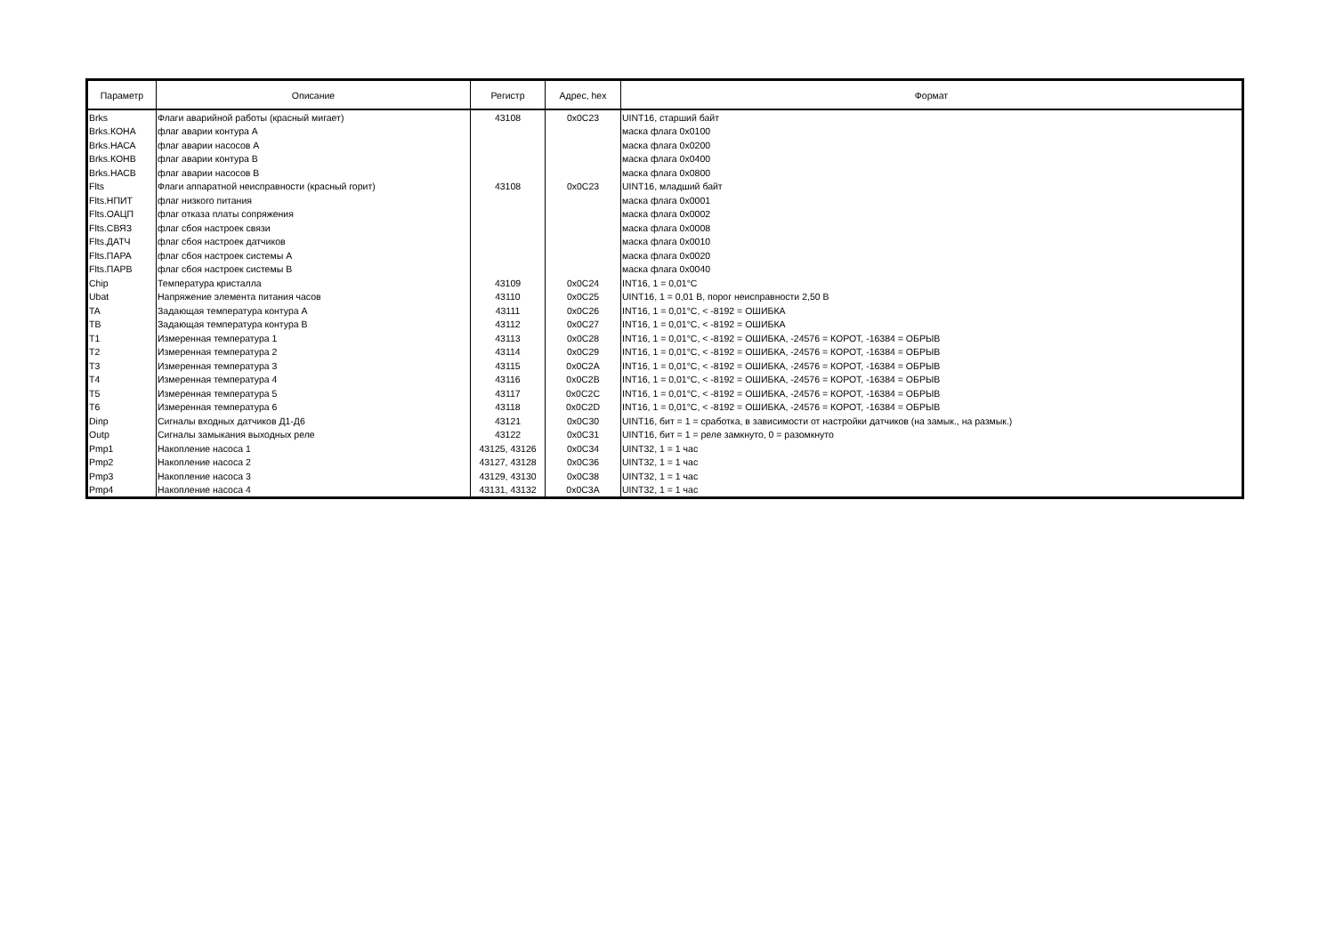| Параметр | Описание | Регистр | Адрес, hex | Формат |
| --- | --- | --- | --- | --- |
| Brks | Флаги аварийной работы (красный мигает) | 43108 | 0x0C23 | UINT16, старший байт |
| Brks.КОНА | флаг аварии контура А | | | маска флага 0x0100 |
| Brks.НАСА | флаг аварии насосов А | | | маска флага 0x0200 |
| Brks.КОНВ | флаг аварии контура В | | | маска флага 0x0400 |
| Brks.НАСВ | флаг аварии насосов В | | | маска флага 0x0800 |
| Flts | Флаги аппаратной неисправности (красный горит) | 43108 | 0x0C23 | UINT16, младший байт |
| Flts.НПИТ | флаг низкого питания | | | маска флага 0x0001 |
| Flts.ОАЦП | флаг отказа платы сопряжения | | | маска флага 0x0002 |
| Flts.СВЯЗ | флаг сбоя настроек связи | | | маска флага 0x0008 |
| Flts.ДАТЧ | флаг сбоя настроек датчиков | | | маска флага 0x0010 |
| Flts.ПАРА | флаг сбоя настроек системы А | | | маска флага 0x0020 |
| Flts.ПАРВ | флаг сбоя настроек системы В | | | маска флага 0x0040 |
| Chip | Температура кристалла | 43109 | 0x0C24 | INT16, 1 = 0,01°C |
| Ubat | Напряжение элемента питания часов | 43110 | 0x0C25 | UINT16, 1 = 0,01 В, порог неисправности 2,50 В |
| TA | Задающая температура контура А | 43111 | 0x0C26 | INT16, 1 = 0,01°C, < -8192 = ОШИБКА |
| TB | Задающая температура контура В | 43112 | 0x0C27 | INT16, 1 = 0,01°C, < -8192 = ОШИБКА |
| T1 | Измеренная температура 1 | 43113 | 0x0C28 | INT16, 1 = 0,01°C, < -8192 = ОШИБКА, -24576 = КОРОТ, -16384 = ОБРЫВ |
| T2 | Измеренная температура 2 | 43114 | 0x0C29 | INT16, 1 = 0,01°C, < -8192 = ОШИБКА, -24576 = КОРОТ, -16384 = ОБРЫВ |
| T3 | Измеренная температура 3 | 43115 | 0x0C2A | INT16, 1 = 0,01°C, < -8192 = ОШИБКА, -24576 = КОРОТ, -16384 = ОБРЫВ |
| T4 | Измеренная температура 4 | 43116 | 0x0C2B | INT16, 1 = 0,01°C, < -8192 = ОШИБКА, -24576 = КОРОТ, -16384 = ОБРЫВ |
| T5 | Измеренная температура 5 | 43117 | 0x0C2C | INT16, 1 = 0,01°C, < -8192 = ОШИБКА, -24576 = КОРОТ, -16384 = ОБРЫВ |
| T6 | Измеренная температура 6 | 43118 | 0x0C2D | INT16, 1 = 0,01°C, < -8192 = ОШИБКА, -24576 = КОРОТ, -16384 = ОБРЫВ |
| Dinp | Сигналы входных датчиков Д1-Д6 | 43121 | 0x0C30 | UINT16, бит = 1 = сработка, в зависимости от настройки датчиков (на замык., на размык.) |
| Outp | Сигналы замыкания выходных реле | 43122 | 0x0C31 | UINT16, бит = 1 = реле замкнуто, 0 = разомкнуто |
| Pmp1 | Накопление насоса 1 | 43125, 43126 | 0x0C34 | UINT32, 1 = 1 час |
| Pmp2 | Накопление насоса 2 | 43127, 43128 | 0x0C36 | UINT32, 1 = 1 час |
| Pmp3 | Накопление насоса 3 | 43129, 43130 | 0x0C38 | UINT32, 1 = 1 час |
| Pmp4 | Накопление насоса 4 | 43131, 43132 | 0x0C3A | UINT32, 1 = 1 час |